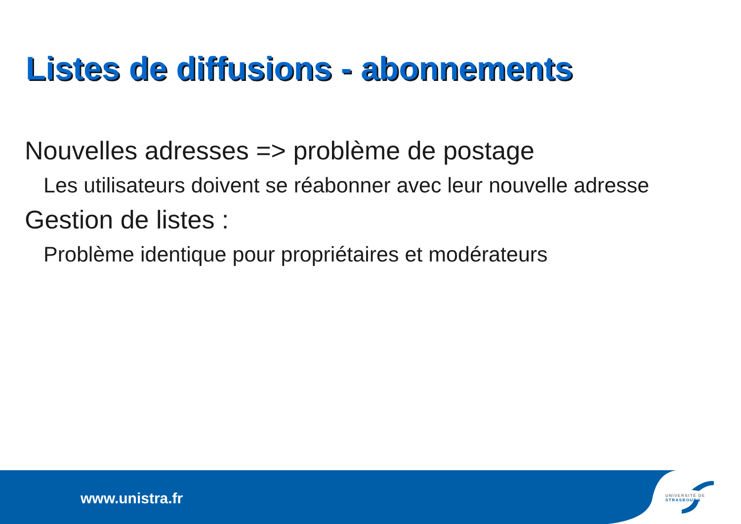Listes de diffusions - abonnements
Nouvelles adresses => problème de postage
Les utilisateurs doivent se réabonner avec leur nouvelle adresse
Gestion de listes :
Problème identique pour propriétaires et modérateurs
www.unistra.fr
UNIVERSITÉ DE STRASBOURG